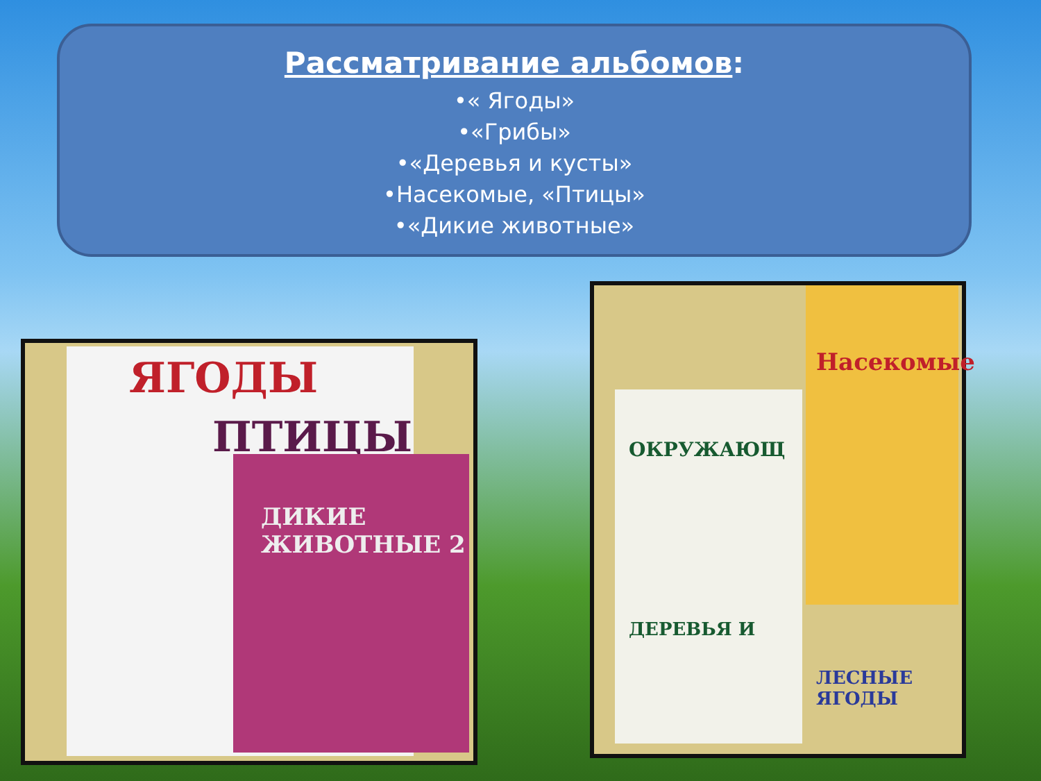Рассматривание альбомов:
•« Ягоды»
•«Грибы»
•«Деревья и кусты»
•Насекомые, «Птицы»
•«Дикие животные»
ЯГОДЫ
ПТИЦЫ
ДИКИЕ ЖИВОТНЫЕ 2
ОКРУЖАЮЩ
ДЕРЕВЬЯ И
Насекомые
ЛЕСНЫЕ ЯГОДЫ